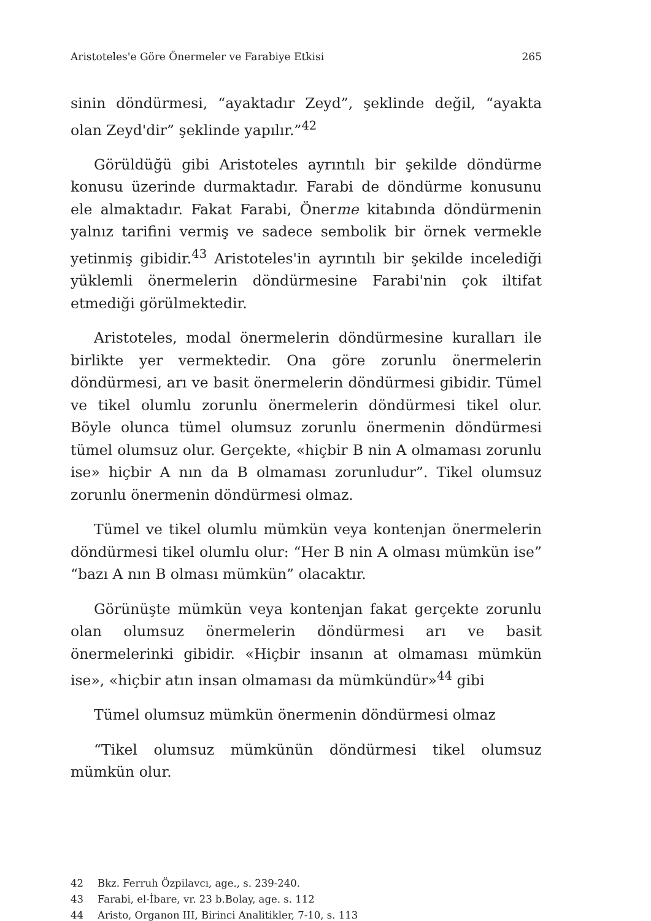Aristoteles'e Göre Önermeler ve Farabiye Etkisi 265
sinin döndürmesi, “ayaktadır Zeyd”, şeklinde değil, “ayakta olan Zeyd'dir” şeklinde yapılır.”<sup>42</sup>
Görüldüğü gibi Aristoteles ayrıntılı bir şekilde döndürme konusu üzerinde durmaktadır. Farabi de döndürme konusunu ele almaktadır. Fakat Farabi, Önerme kitabında döndürmenin yalnız tarifini vermiş ve sadece sembolik bir örnek vermekle yetinmiş gibidir.<sup>43</sup> Aristoteles'in ayrıntılı bir şekilde incelediği yüklemli önermelerin döndürmesine Farabi'nin çok iltifat etmediği görülmektedir.
Aristoteles, modal önermelerin döndürmesine kuralları ile birlikte yer vermektedir. Ona göre zorunlu önermelerin döndürmesi, arı ve basit önermelerin döndürmesi gibidir. Tümel ve tikel olumlu zorunlu önermelerin döndürmesi tikel olur. Böyle olunca tümel olumsuz zorunlu önermenin döndürmesi tümel olumsuz olur. Gerçekte, «hiçbir B nin A olmaması zorunlu ise» hiçbir A nın da B olmaması zorunludur”. Tikel olumsuz zorunlu önermenin döndürmesi olmaz.
Tümel ve tikel olumlu mümkün veya kontenjan önermelerin döndürmesi tikel olumlu olur: “Her B nin A olması mümkün ise” “bazı A nın B olması mümkün” olacaktır.
Görünüşte mümkün veya kontenjan fakat gerçekte zorunlu olan olumsuz önermelerin döndürmesi arı ve basit önermelerinki gibidir. «Hiçbir insanın at olmaması mümkün ise», «hiçbir atın insan olmaması da mümkündür»<sup>44</sup> gibi
Tümel olumsuz mümkün önermenin döndürmesi olmaz
“Tikel olumsuz mümkünün döndürmesi tikel olumsuz mümkün olur.
42 Bkz. Ferruh Özpilavcı, age., s. 239-240.
43 Farabi, el-İbare, vr. 23 b.Bolay, age. s. 112
44 Aristo, Organon III, Birinci Analitikler, 7-10, s. 113